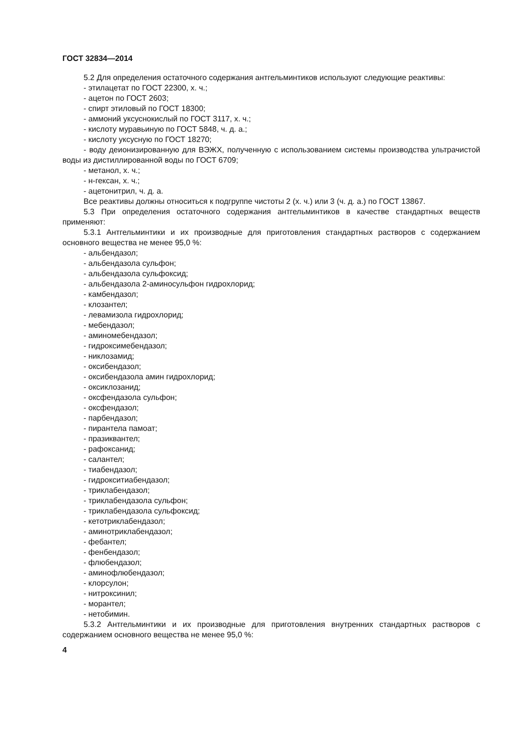ГОСТ 32834—2014
5.2 Для определения остаточного содержания антгельминтиков используют следующие реактивы:
- этилацетат по ГОСТ 22300, х. ч.;
- ацетон по ГОСТ 2603;
- спирт этиловый по ГОСТ 18300;
- аммоний уксуснокислый по ГОСТ 3117, х. ч.;
- кислоту муравьиную по ГОСТ 5848, ч. д. а.;
- кислоту уксусную по ГОСТ 18270;
- воду деионизированную для ВЭЖХ, полученную с использованием системы производства ультрачистой воды из дистиллированной воды по ГОСТ 6709;
- метанол, х. ч.;
- н-гексан, х. ч.;
- ацетонитрил, ч. д. а.
Все реактивы должны относиться к подгруппе чистоты 2 (х. ч.) или 3 (ч. д. а.) по ГОСТ 13867.
5.3 При определения остаточного содержания антгельминтиков в качестве стандартных веществ применяют:
5.3.1 Антгельминтики и их производные для приготовления стандартных растворов с содержанием основного вещества не менее 95,0 %:
- альбендазол;
- альбендазола сульфон;
- альбендазола сульфоксид;
- альбендазола 2-аминосульфон гидрохлорид;
- камбендазол;
- клозантел;
- левамизола гидрохлорид;
- мебендазол;
- аминомебендазол;
- гидроксимебендазол;
- никлозамид;
- оксибендазол;
- оксибендазола амин гидрохлорид;
- оксиклозанид;
- оксфендазола сульфон;
- оксфендазол;
- парбендазол;
- пирантела памоат;
- празиквантел;
- рафоксанид;
- салантел;
- тиабендазол;
- гидрокситиабендазол;
- триклабендазол;
- триклабендазола сульфон;
- триклабендазола сульфоксид;
- кетотриклабендазол;
- аминотриклабендазол;
- фебантел;
- фенбендазол;
- флюбендазол;
- аминофлюбендазол;
- клорсулон;
- нитроксинил;
- морантел;
- нетобимин.
5.3.2 Антгельминтики и их производные для приготовления внутренних стандартных растворов с содержанием основного вещества не менее 95,0 %:
4